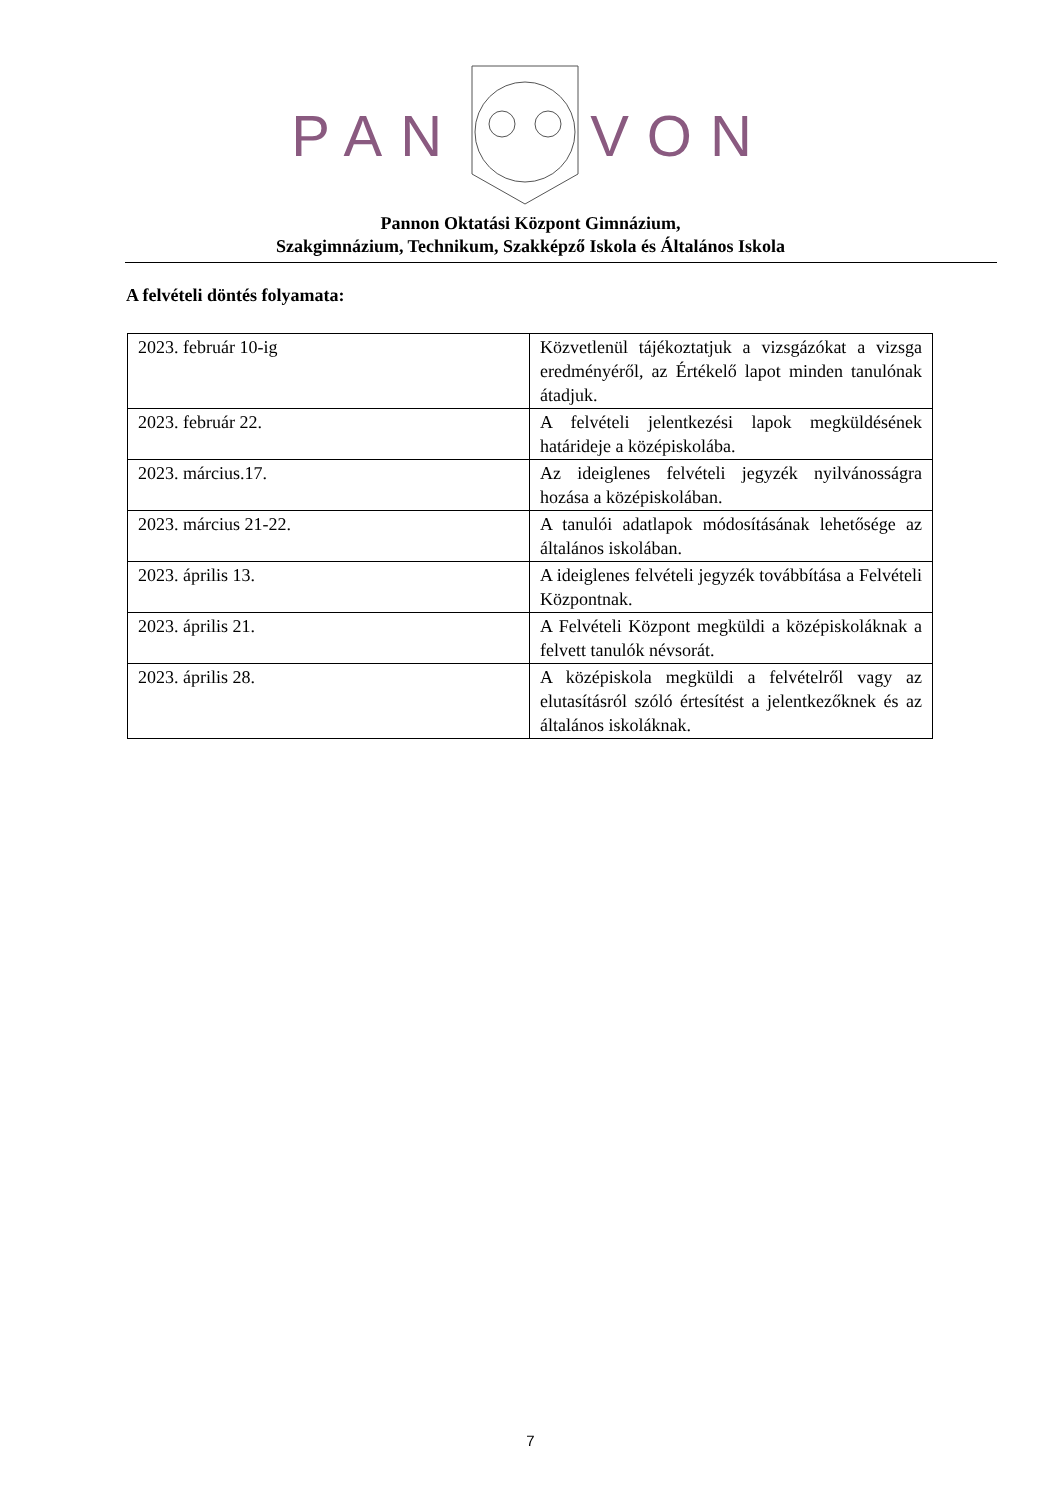PAN VON
Pannon Oktatási Központ Gimnázium,
Szakgimnázium, Technikum, Szakképző Iskola és Általános Iskola
A felvételi döntés folyamata:
| 2023. február 10-ig | Közvetlenül tájékoztatjuk a vizsgázókat a vizsga eredményéről, az Értékelő lapot minden tanulónak átadjuk. |
| 2023. február 22. | A felvételi jelentkezési lapok megküldésének határideje a középiskolába. |
| 2023. március.17. | Az ideiglenes felvételi jegyzék nyilvánosságra hozása a középiskolában. |
| 2023. március 21-22. | A tanulói adatlapok módosításának lehetősége az általános iskolában. |
| 2023. április 13. | A ideiglenes felvételi jegyzék továbbítása a Felvételi Központnak. |
| 2023. április 21. | A Felvételi Központ megküldi a középiskoláknak a felvett tanulók névsorát. |
| 2023. április 28. | A középiskola megküldi a felvételről vagy az elutasításról szóló értesítést a jelentkezőknek és az általános iskoláknak. |
7